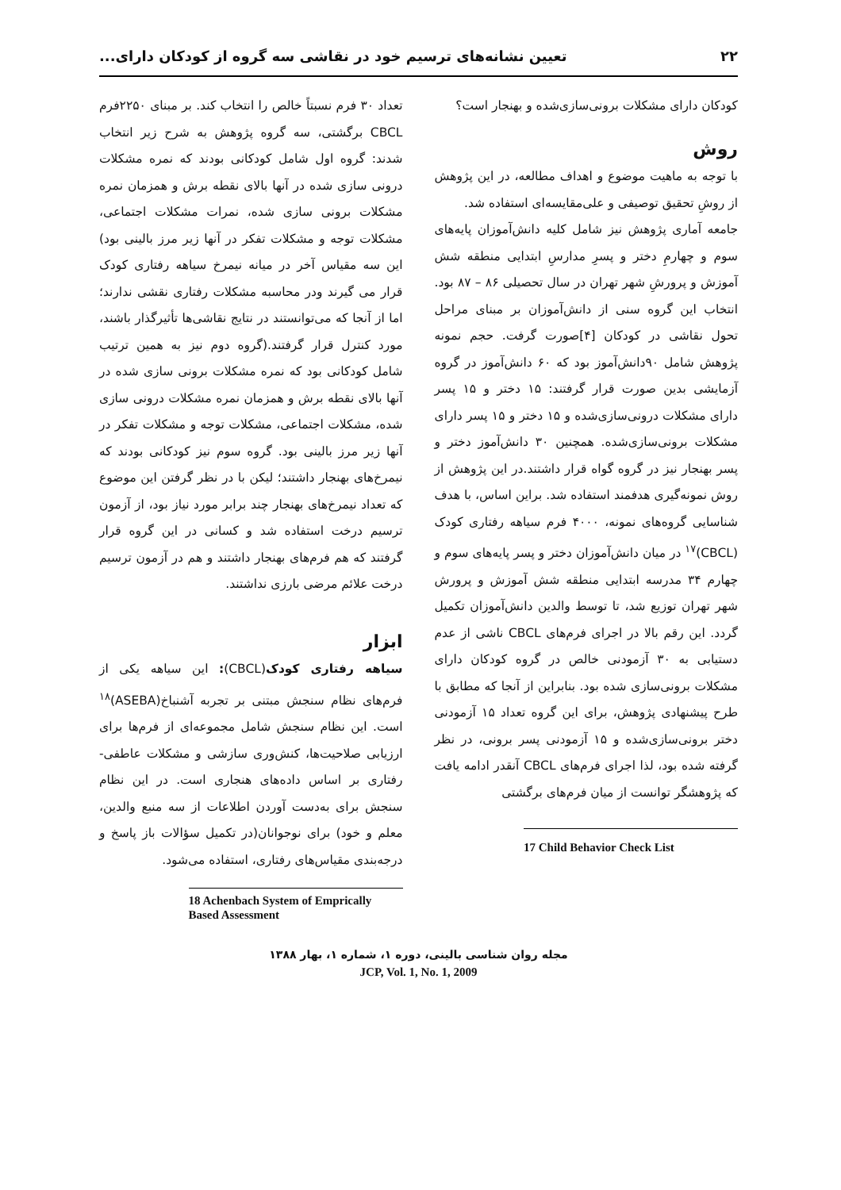۲۲ تعیین نشانه‌های ترسیم خود در نقاشی سه گروه از کودکان دارای...
کودکان دارای مشکلات برونی‌سازی‌شده و بهنجار است؟
روش
با توجه به ماهیت موضوع و اهداف مطالعه، در این پژوهش از روشِ تحقیق توصیفی و علی‌مقایسه‌ای استفاده شد.
جامعه آماری پژوهش نیز شامل کلیه دانش‌آموزان پایه‌های سوم و چهارمِ دختر و پسرِ مدارسِ ابتدایی منطقه شش آموزش و پرورشِ شهر تهران در سال تحصیلی ۸۶ – ۸۷ بود. انتخاب این گروه سنی از دانش‌آموزان بر مبنای مراحل تحول نقاشی در کودکان [۴]صورت گرفت. حجم نمونه پژوهش شامل ۹۰دانش‌آموز بود که ۶۰ دانش‌آموز در گروه آزمایشی بدین صورت قرار گرفتند: ۱۵ دختر و ۱۵ پسر دارای مشکلات درونی‌سازی‌شده و ۱۵ دختر و ۱۵ پسر دارای مشکلات برونی‌سازی‌شده. همچنین ۳۰ دانش‌آموز دختر و پسر بهنجار نیز در گروه گواه قرار داشتند.در این پژوهش از روش نمونه‌گیری هدفمند استفاده شد. براین اساس، با هدف شناسایی گروه‌های نمونه، ۴۰۰۰ فرم سیاهه رفتاری کودک (CBCL)<sup>۱۷</sup> در میان دانش‌آموزان دختر و پسر پایه‌های سوم و چهارم ۳۴ مدرسه ابتدایی منطقه شش آموزش و پرورش شهر تهران توزیع شد، تا توسط والدین دانش‌آموزان تکمیل گردد. این رقم بالا در اجرای فرم‌های CBCL ناشی از عدم دستیابی به ۳۰ آزمودنی خالص در گروه کودکان دارای مشکلات برونی‌سازی شده بود. بنابراین از آنجا که مطابق با طرح پیشنهادی پژوهش، برای این گروه تعداد ۱۵ آزمودنی دختر برونی‌سازی‌شده و ۱۵ آزمودنی پسر برونی، در نظر گرفته شده بود، لذا اجرای فرم‌های CBCL آنقدر ادامه یافت که پژوهشگر توانست از میان فرم‌های برگشتی
17 Child Behavior Check List
تعداد ۳۰ فرم نسبتاً خالص را انتخاب کند. بر مبنای ۲۲۵۰فرم CBCL برگشتی، سه گروه پژوهش به شرح زیر انتخاب شدند: گروه اول شامل کودکانی بودند که نمره مشکلات درونی سازی شده در آنها بالای نقطه برش و همزمان نمره مشکلات برونی سازی شده، نمرات مشکلات اجتماعی، مشکلات توجه و مشکلات تفکر در آنها زیر مرز بالینی بود) این سه مقیاس آخر در میانه نیمرخ سیاهه رفتاری کودک قرار می گیرند ودر محاسبه مشکلات رفتاری نقشی ندارند؛ اما از آنجا که می‌توانستند در نتایج نقاشی‌ها تأثیرگذار باشند، مورد کنترل قرار گرفتند.(گروه دوم نیز به همین ترتیب شامل کودکانی بود که نمره مشکلات برونی سازی شده در آنها بالای نقطه برش و همزمان نمره مشکلات درونی سازی شده، مشکلات اجتماعی، مشکلات توجه و مشکلات تفکر در آنها زیر مرز بالینی بود. گروه سوم نیز کودکانی بودند که نیمرخ‌های بهنجار داشتند؛ لیکن با در نظر گرفتن این موضوع که تعداد نیمرخ‌های بهنجار چند برابر مورد نیاز بود، از آزمون ترسیم درخت استفاده شد و کسانی در این گروه قرار گرفتند که هم فرم‌های بهنجار داشتند و هم در آزمون ترسیم درخت علائم مرضی بارزی نداشتند.
ابزار
سیاهه رفتاری کودک(CBCL): این سیاهه یکی از فرم‌های نظام سنجش مبتنی بر تجربه آشنباخ(ASEBA)<sup>۱۸</sup> است. این نظام سنجش شامل مجموعه‌ای از فرم‌ها برای ارزیابی صلاحیت‌ها، کنش‌وری سازشی و مشکلات عاطفی-رفتاری بر اساس داده‌های هنجاری است. در این نظام سنجش برای به‌دست آوردن اطلاعات از سه منبع والدین، معلم و خود) برای نوجوانان(در تکمیل سؤالات باز پاسخ و درجه‌بندی مقیاس‌های رفتاری، استفاده می‌شود.
18 Achenbach System of Emprically Based Assessment
مجله روان شناسی بالینی، دوره ۱، شماره ۱، بهار ۱۳۸۸
JCP, Vol. 1, No. 1, 2009